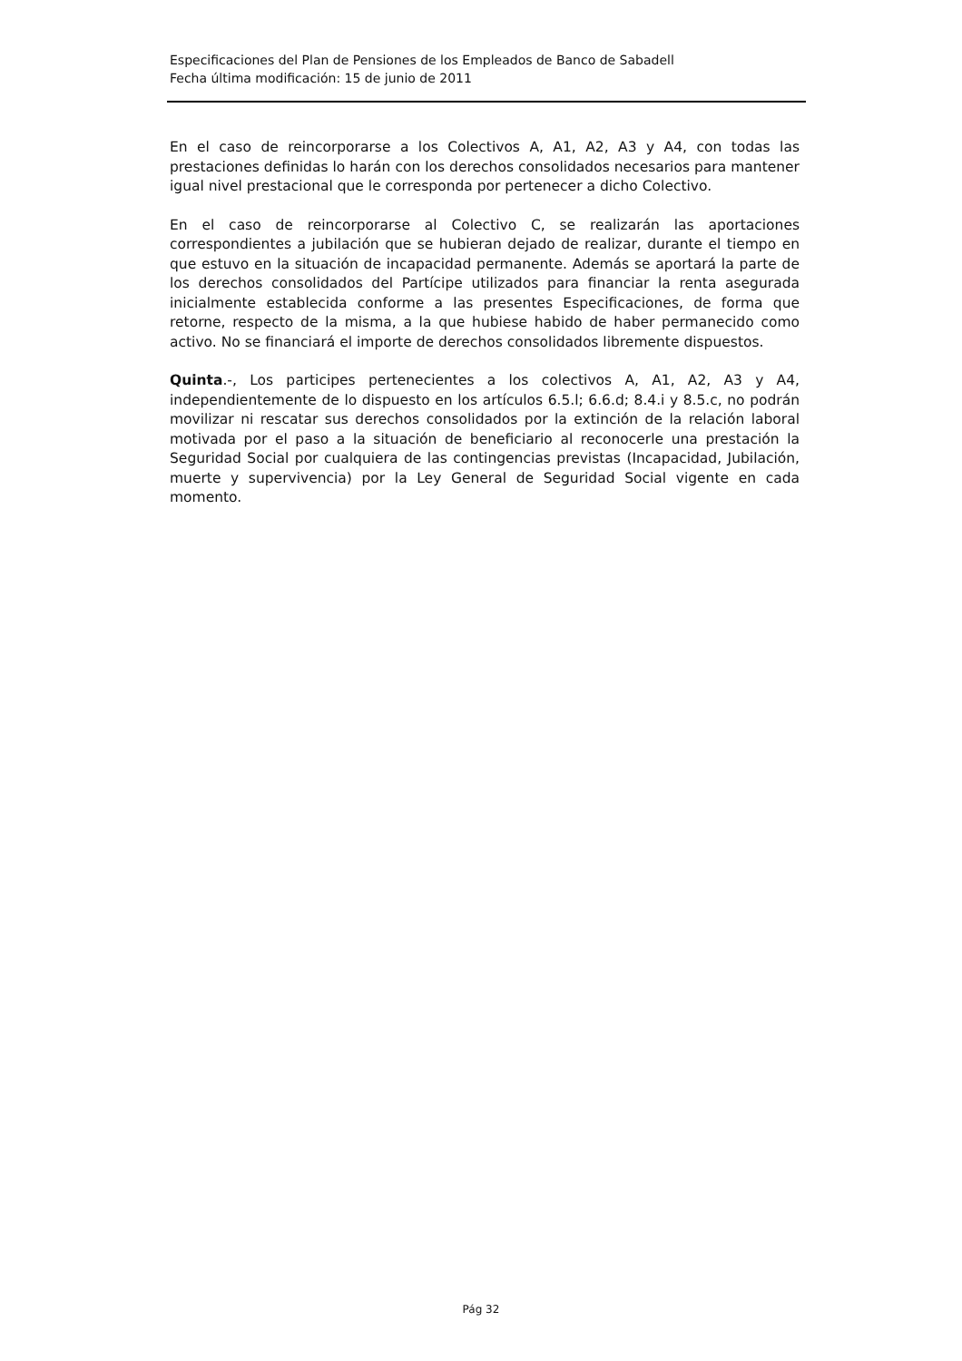Especificaciones del Plan de Pensiones de los Empleados de Banco de Sabadell
Fecha última modificación: 15 de junio de 2011
En el caso de reincorporarse a los Colectivos A, A1, A2, A3 y A4, con todas las prestaciones definidas lo harán con los derechos consolidados necesarios para mantener igual nivel prestacional que le corresponda por pertenecer a dicho Colectivo.
En el caso de reincorporarse al Colectivo C, se realizarán las aportaciones correspondientes a jubilación que se hubieran dejado de realizar, durante el tiempo en que estuvo en la situación de incapacidad permanente. Además se aportará la parte de los derechos consolidados del Partícipe utilizados para financiar la renta asegurada inicialmente establecida conforme a las presentes Especificaciones, de forma que retorne, respecto de la misma, a la que hubiese habido de haber permanecido como activo. No se financiará el importe de derechos consolidados libremente dispuestos.
Quinta.-, Los participes pertenecientes a los colectivos A, A1, A2, A3 y A4, independientemente de lo dispuesto en los artículos 6.5.l; 6.6.d; 8.4.i y 8.5.c, no podrán movilizar ni rescatar sus derechos consolidados por la extinción de la relación laboral motivada por el paso a la situación de beneficiario al reconocerle una prestación la Seguridad Social por cualquiera de las contingencias previstas (Incapacidad, Jubilación, muerte y supervivencia) por la Ley General de Seguridad Social vigente en cada momento.
Pág 32